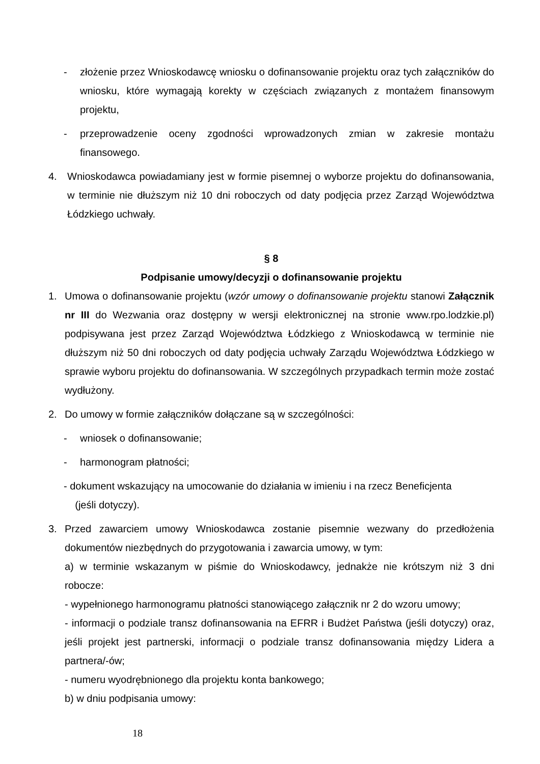- złożenie przez Wnioskodawcę wniosku o dofinansowanie projektu oraz tych załączników do wniosku, które wymagają korekty w częściach związanych z montażem finansowym projektu,
- przeprowadzenie oceny zgodności wprowadzonych zmian w zakresie montażu finansowego.
4. Wnioskodawca powiadamiany jest w formie pisemnej o wyborze projektu do dofinansowania, w terminie nie dłuższym niż 10 dni roboczych od daty podjęcia przez Zarząd Województwa Łódzkiego uchwały.
§ 8
Podpisanie umowy/decyzji o dofinansowanie projektu
1. Umowa o dofinansowanie projektu (wzór umowy o dofinansowanie projektu stanowi Załącznik nr III do Wezwania oraz dostępny w wersji elektronicznej na stronie www.rpo.lodzkie.pl) podpisywana jest przez Zarząd Województwa Łódzkiego z Wnioskodawcą w terminie nie dłuższym niż 50 dni roboczych od daty podjęcia uchwały Zarządu Województwa Łódzkiego w sprawie wyboru projektu do dofinansowania. W szczególnych przypadkach termin może zostać wydłużony.
2. Do umowy w formie załączników dołączane są w szczególności:
- wniosek o dofinansowanie;
- harmonogram płatności;
- dokument wskazujący na umocowanie do działania w imieniu i na rzecz Beneficjenta
(jeśli dotyczy).
3. Przed zawarciem umowy Wnioskodawca zostanie pisemnie wezwany do przedłożenia dokumentów niezbędnych do przygotowania i zawarcia umowy, w tym:
a) w terminie wskazanym w piśmie do Wnioskodawcy, jednakże nie krótszym niż 3 dni robocze:
- wypełnionego harmonogramu płatności stanowiącego załącznik nr 2 do wzoru umowy;
- informacji o podziale transz dofinansowania na EFRR i Budżet Państwa (jeśli dotyczy) oraz, jeśli projekt jest partnerski, informacji o podziale transz dofinansowania między Lidera a partnera/-ów;
- numeru wyodrębnionego dla projektu konta bankowego;
b) w dniu podpisania umowy:
18